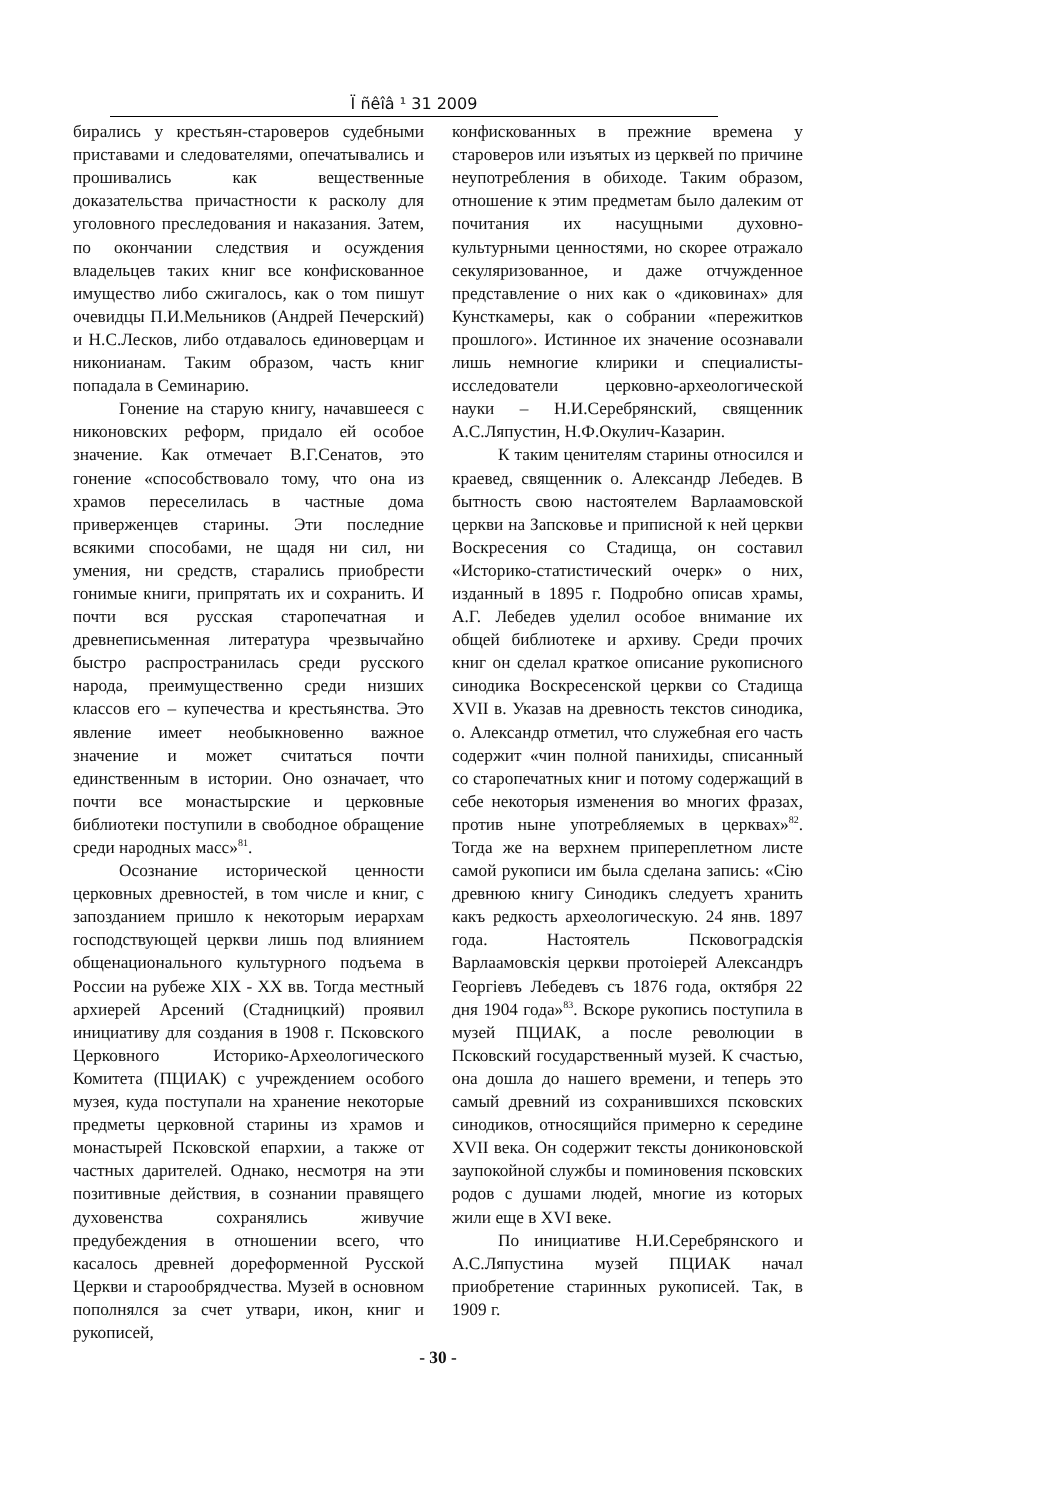Ï ñêîâ ¹ 31 2009
бирались у крестьян-староверов судебными приставами и следователями, опечатывались и прошивались как вещественные доказательства причастности к расколу для уголовного преследования и наказания. Затем, по окончании следствия и осуждения владельцев таких книг все конфискованное имущество либо сжигалось, как о том пишут очевидцы П.И.Мельников (Андрей Печерский) и Н.С.Лесков, либо отдавалось единоверцам и никонианам. Таким образом, часть книг попадала в Семинарию.
Гонение на старую книгу, начавшееся с никоновских реформ, придало ей особое значение. Как отмечает В.Г.Сенатов, это гонение «способствовало тому, что она из храмов переселилась в частные дома приверженцев старины. Эти последние всякими способами, не щадя ни сил, ни умения, ни средств, старались приобрести гонимые книги, припрятать их и сохранить. И почти вся русская старопечатная и древнеписьменная литература чрезвычайно быстро распространилась среди русского народа, преимущественно среди низших классов его – купечества и крестьянства. Это явление имеет необыкновенно важное значение и может считаться почти единственным в истории. Оно означает, что почти все монастырские и церковные библиотеки поступили в свободное обращение среди народных масс»<sup>81</sup>.
Осознание исторической ценности церковных древностей, в том числе и книг, с запозданием пришло к некоторым иерархам господствующей церкви лишь под влиянием общенационального культурного подъема в России на рубеже XIX - XX вв. Тогда местный архиерей Арсений (Стадницкий) проявил инициативу для создания в 1908 г. Псковского Церковного Историко-Археологического Комитета (ПЦИАК) с учреждением особого музея, куда поступали на хранение некоторые предметы церковной старины из храмов и монастырей Псковской епархии, а также от частных дарителей. Однако, несмотря на эти позитивные действия, в сознании правящего духовенства сохранялись живучие предубеждения в отношении всего, что касалось древней дореформенной Русской Церкви и старообрядчества. Музей в основном пополнялся за счет утвари, икон, книг и рукописей,
конфискованных в прежние времена у староверов или изъятых из церквей по причине неупотребления в обиходе. Таким образом, отношение к этим предметам было далеким от почитания их насущными духовно-культурными ценностями, но скорее отражало секуляризованное, и даже отчужденное представление о них как о «диковинах» для Кунсткамеры, как о собрании «пережитков прошлого». Истинное их значение осознавали лишь немногие клирики и специалисты-исследователи церковно-археологической науки – Н.И.Серебрянский, священник А.С.Ляпустин, Н.Ф.Окулич-Казарин.
К таким ценителям старины относился и краевед, священник о. Александр Лебедев. В бытность свою настоятелем Варлаамовской церкви на Запсковье и приписной к ней церкви Воскресения со Стадища, он составил «Историко-статистический очерк» о них, изданный в 1895 г. Подробно описав храмы, А.Г. Лебедев уделил особое внимание их общей библиотеке и архиву. Среди прочих книг он сделал краткое описание рукописного синодика Воскресенской церкви со Стадища XVII в. Указав на древность текстов синодика, о. Александр отметил, что служебная его часть содержит «чин полной панихиды, списанный со старопечатных книг и потому содержащий в себе некоторыя изменения во многих фразах, против ныне употребляемых в церквах»<sup>82</sup>. Тогда же на верхнем припереплетном листе самой рукописи им была сделана запись: «Сію древнюю книгу Синодикъ следуетъ хранить какъ редкость археологическую. 24 янв. 1897 года. Настоятель Псковоградскія Варлаамовскія церкви протоіерей Александръ Георгіевъ Лебедевъ съ 1876 года, октября 22 дня 1904 года»<sup>83</sup>. Вскоре рукопись поступила в музей ПЦИАК, а после революции в Псковский государственный музей. К счастью, она дошла до нашего времени, и теперь это самый древний из сохранившихся псковских синодиков, относящийся примерно к середине XVII века. Он содержит тексты дониконовской заупокойной службы и поминовения псковских родов с душами людей, многие из которых жили еще в XVI веке.
По инициативе Н.И.Серебрянского и А.С.Ляпустина музей ПЦИАК начал приобретение старинных рукописей. Так, в 1909 г.
- 30 -